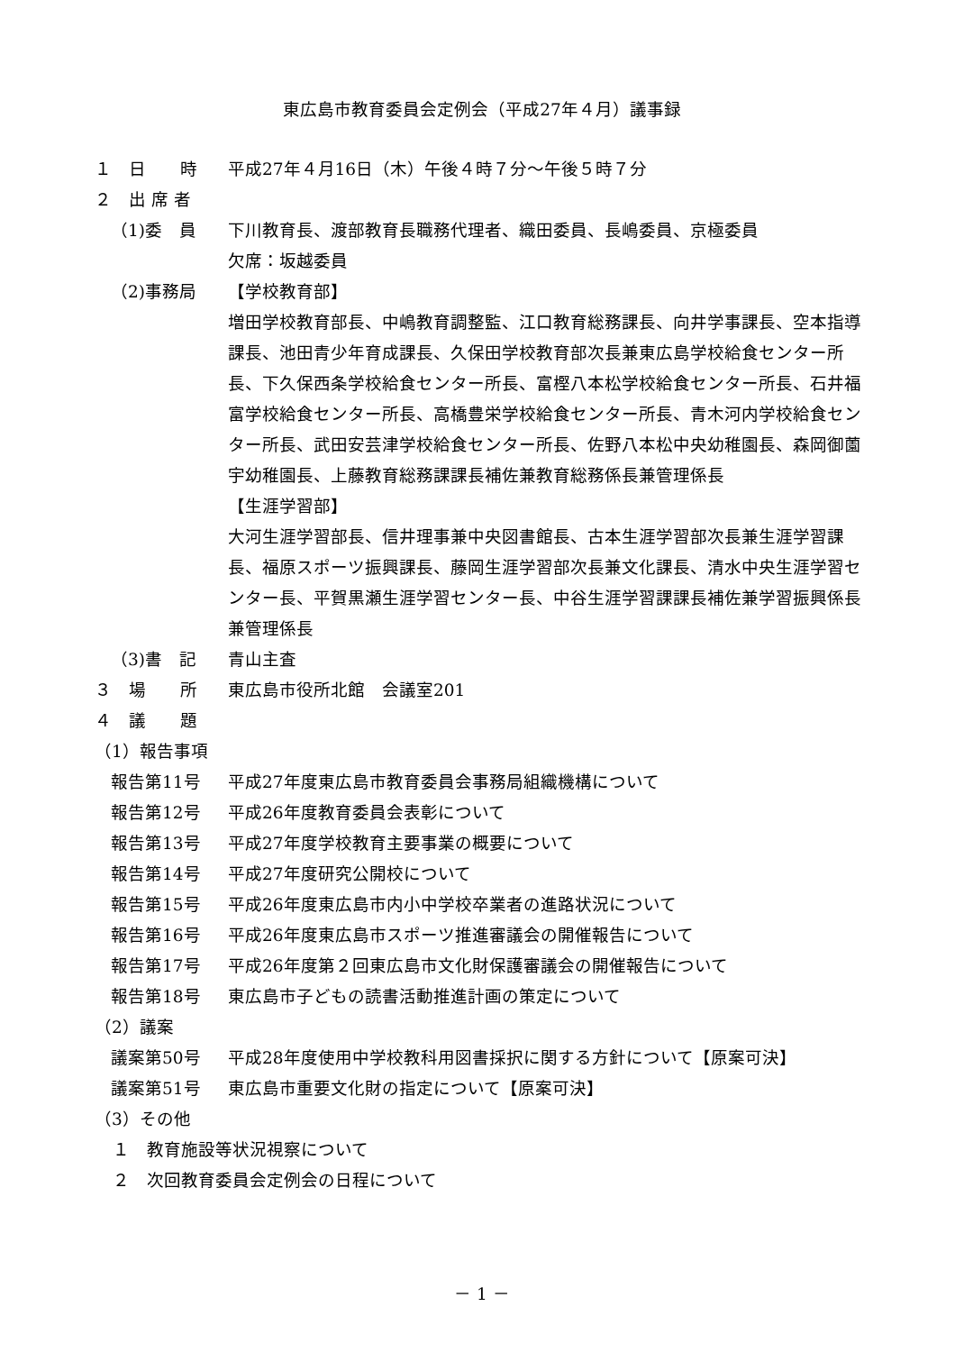東広島市教育委員会定例会（平成27年４月）議事録
１　日　　時
平成27年４月16日（木）午後４時７分～午後５時７分
２　出 席 者
（1)委　員
下川教育長、渡部教育長職務代理者、織田委員、長嶋委員、京極委員
欠席：坂越委員
（2)事務局
【学校教育部】
増田学校教育部長、中嶋教育調整監、江口教育総務課長、向井学事課長、空本指導課長、池田青少年育成課長、久保田学校教育部次長兼東広島学校給食センター所長、下久保西条学校給食センター所長、富樫八本松学校給食センター所長、石井福富学校給食センター所長、高橋豊栄学校給食センター所長、青木河内学校給食センター所長、武田安芸津学校給食センター所長、佐野八本松中央幼稚園長、森岡御薗宇幼稚園長、上藤教育総務課課長補佐兼教育総務係長兼管理係長
【生涯学習部】
大河生涯学習部長、信井理事兼中央図書館長、古本生涯学習部次長兼生涯学習課長、福原スポーツ振興課長、藤岡生涯学習部次長兼文化課長、清水中央生涯学習センター長、平賀黒瀬生涯学習センター長、中谷生涯学習課課長補佐兼学習振興係長兼管理係長
（3)書　記
青山主査
３　場　　所
東広島市役所北館　会議室201
４　議　　題
（1）報告事項
報告第11号
平成27年度東広島市教育委員会事務局組織機構について
報告第12号
平成26年度教育委員会表彰について
報告第13号
平成27年度学校教育主要事業の概要について
報告第14号
平成27年度研究公開校について
報告第15号
平成26年度東広島市内小中学校卒業者の進路状況について
報告第16号
平成26年度東広島市スポーツ推進審議会の開催報告について
報告第17号
平成26年度第２回東広島市文化財保護審議会の開催報告について
報告第18号
東広島市子どもの読書活動推進計画の策定について
（2）議案
議案第50号
平成28年度使用中学校教科用図書採択に関する方針について【原案可決】
議案第51号
東広島市重要文化財の指定について【原案可決】
（3）その他
１　教育施設等状況視察について
２　次回教育委員会定例会の日程について
－ 1 －